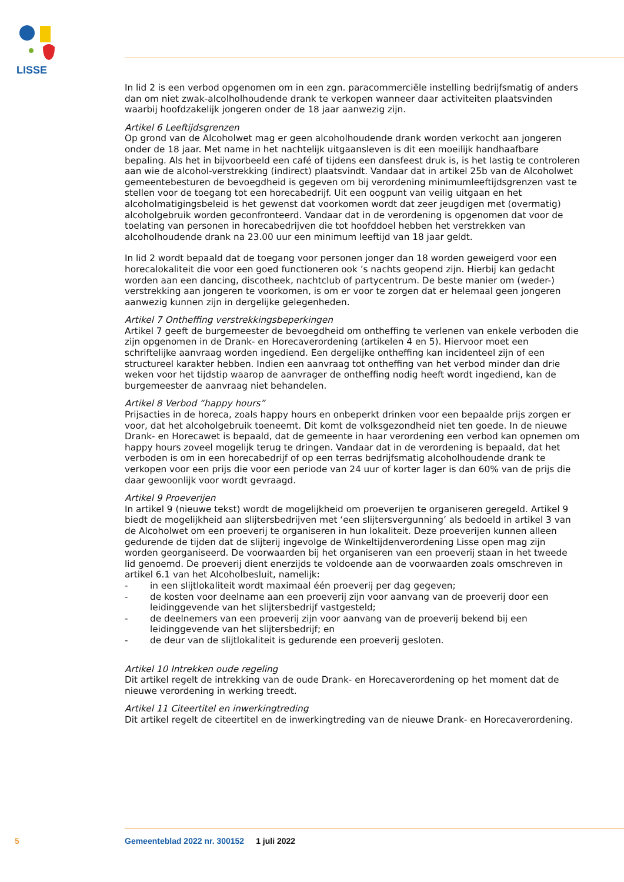LISSE
In lid 2 is een verbod opgenomen om in een zgn. paracommerciële instelling bedrijfsmatig of anders dan om niet zwak-alcolholhoudende drank te verkopen wanneer daar activiteiten plaatsvinden waarbij hoofdzakelijk jongeren onder de 18 jaar aanwezig zijn.
Artikel 6 Leeftijdsgrenzen
Op grond van de Alcoholwet mag er geen alcoholhoudende drank worden verkocht aan jongeren onder de 18 jaar. Met name in het nachtelijk uitgaansleven is dit een moeilijk handhaafbare bepaling. Als het in bijvoorbeeld een café of tijdens een dansfeest druk is, is het lastig te controleren aan wie de alcohol-verstrekking (indirect) plaatsvindt. Vandaar dat in artikel 25b van de Alcoholwet gemeentebesturen de bevoegdheid is gegeven om bij verordening minimumleeftijdsgrenzen vast te stellen voor de toegang tot een horecabedrijf. Uit een oogpunt van veilig uitgaan en het alcoholmatigingsbeleid is het gewenst dat voorkomen wordt dat zeer jeugdigen met (overmatig) alcoholgebruik worden geconfronteerd. Vandaar dat in de verordening is opgenomen dat voor de toelating van personen in horecabedrijven die tot hoofddoel hebben het verstrekken van alcoholhoudende drank na 23.00 uur een minimum leeftijd van 18 jaar geldt.
In lid 2 wordt bepaald dat de toegang voor personen jonger dan 18 worden geweigerd voor een horecalokaliteit die voor een goed functioneren ook ’s nachts geopend zijn. Hierbij kan gedacht worden aan een dancing, discotheek, nachtclub of partycentrum. De beste manier om (weder-) verstrekking aan jongeren te voorkomen, is om er voor te zorgen dat er helemaal geen jongeren aanwezig kunnen zijn in dergelijke gelegenheden.
Artikel 7 Ontheffing verstrekkingsbeperkingen
Artikel 7 geeft de burgemeester de bevoegdheid om ontheffing te verlenen van enkele verboden die zijn opgenomen in de Drank- en Horecaverordening (artikelen 4 en 5). Hiervoor moet een schriftelijke aanvraag worden ingediend. Een dergelijke ontheffing kan incidenteel zijn of een structureel karakter hebben. Indien een aanvraag tot ontheffing van het verbod minder dan drie weken voor het tijdstip waarop de aanvrager de ontheffing nodig heeft wordt ingediend, kan de burgemeester de aanvraag niet behandelen.
Artikel 8 Verbod “happy hours”
Prijsacties in de horeca, zoals happy hours en onbeperkt drinken voor een bepaalde prijs zorgen er voor, dat het alcoholgebruik toeneemt. Dit komt de volksgezondheid niet ten goede. In de nieuwe Drank- en Horecawet is bepaald, dat de gemeente in haar verordening een verbod kan opnemen om happy hours zoveel mogelijk terug te dringen. Vandaar dat in de verordening is bepaald, dat het verboden is om in een horecabedrijf of op een terras bedrijfsmatig alcoholhoudende drank te verkopen voor een prijs die voor een periode van 24 uur of korter lager is dan 60% van de prijs die daar gewoonlijk voor wordt gevraagd.
Artikel 9 Proeverijen
In artikel 9 (nieuwe tekst) wordt de mogelijkheid om proeverijen te organiseren geregeld. Artikel 9 biedt de mogelijkheid aan slijtersbedrijven met ‘een slijtersvergunning’ als bedoeld in artikel 3 van de Alcoholwet om een proeverij te organiseren in hun lokaliteit. Deze proeverijen kunnen alleen gedurende de tijden dat de slijterij ingevolge de Winkeltijdenverordening Lisse open mag zijn worden georganiseerd. De voorwaarden bij het organiseren van een proeverij staan in het tweede lid genoemd. De proeverij dient enerzijds te voldoende aan de voorwaarden zoals omschreven in artikel 6.1 van het Alcoholbesluit, namelijk:
- in een slijtlokaliteit wordt maximaal één proeverij per dag gegeven;
- de kosten voor deelname aan een proeverij zijn voor aanvang van de proeverij door een leidinggevende van het slijtersbedrijf vastgesteld;
- de deelnemers van een proeverij zijn voor aanvang van de proeverij bekend bij een leidinggevende van het slijtersbedrijf; en
- de deur van de slijtlokaliteit is gedurende een proeverij gesloten.
Artikel 10 Intrekken oude regeling
Dit artikel regelt de intrekking van de oude Drank- en Horecaverordening op het moment dat de nieuwe verordening in werking treedt.
Artikel 11 Citeertitel en inwerkingtreding
Dit artikel regelt de citeertitel en de inwerkingtreding van de nieuwe Drank- en Horecaverordening.
5 Gemeenteblad 2022 nr. 300152 1 juli 2022